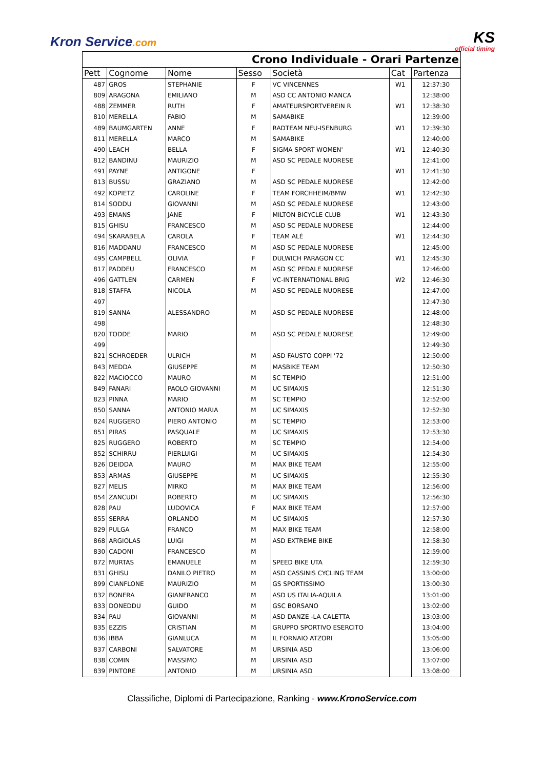Kron Service.com KS
official timing
| Crono Individuale - Orari Partenze | | | | | | |
| Pett | Cognome | Nome | Sesso | Società | Cat | Partenza |
| 487 | GROS | STEPHANIE | F | VC VINCENNES | W1 | 12:37:30 |
| 809 | ARAGONA | EMILIANO | M | ASD CC ANTONIO MANCA | | 12:38:00 |
| 488 | ZEMMER | RUTH | F | AMATEURSPORTVEREIN R | W1 | 12:38:30 |
| 810 | MERELLA | FABIO | M | SAMABIKE | | 12:39:00 |
| 489 | BAUMGARTEN | ANNE | F | RADTEAM NEU-ISENBURG | W1 | 12:39:30 |
| 811 | MERELLA | MARCO | M | SAMABIKE | | 12:40:00 |
| 490 | LEACH | BELLA | F | SIGMA SPORT WOMEN' | W1 | 12:40:30 |
| 812 | BANDINU | MAURIZIO | M | ASD SC PEDALE NUORESE | | 12:41:00 |
| 491 | PAYNE | ANTIGONE | F | | W1 | 12:41:30 |
| 813 | BUSSU | GRAZIANO | M | ASD SC PEDALE NUORESE | | 12:42:00 |
| 492 | KOPIETZ | CAROLINE | F | TEAM FORCHHEIM/BMW | W1 | 12:42:30 |
| 814 | SODDU | GIOVANNI | M | ASD SC PEDALE NUORESE | | 12:43:00 |
| 493 | EMANS | JANE | F | MILTON BICYCLE CLUB | W1 | 12:43:30 |
| 815 | GHISU | FRANCESCO | M | ASD SC PEDALE NUORESE | | 12:44:00 |
| 494 | SKARABELA | CAROLA | F | TEAM ALÉ | W1 | 12:44:30 |
| 816 | MADDANU | FRANCESCO | M | ASD SC PEDALE NUORESE | | 12:45:00 |
| 495 | CAMPBELL | OLIVIA | F | DULWICH PARAGON CC | W1 | 12:45:30 |
| 817 | PADDEU | FRANCESCO | M | ASD SC PEDALE NUORESE | | 12:46:00 |
| 496 | GATTLEN | CARMEN | F | VC-INTERNATIONAL BRIG | W2 | 12:46:30 |
| 818 | STAFFA | NICOLA | M | ASD SC PEDALE NUORESE | | 12:47:00 |
| 497 | | | | | | 12:47:30 |
| 819 | SANNA | ALESSANDRO | M | ASD SC PEDALE NUORESE | | 12:48:00 |
| 498 | | | | | | 12:48:30 |
| 820 | TODDE | MARIO | M | ASD SC PEDALE NUORESE | | 12:49:00 |
| 499 | | | | | | 12:49:30 |
| 821 | SCHROEDER | ULRICH | M | ASD FAUSTO COPPI '72 | | 12:50:00 |
| 843 | MEDDA | GIUSEPPE | M | MASBIKE TEAM | | 12:50:30 |
| 822 | MACIOCCO | MAURO | M | SC TEMPIO | | 12:51:00 |
| 849 | FANARI | PAOLO GIOVANNI | M | UC SIMAXIS | | 12:51:30 |
| 823 | PINNA | MARIO | M | SC TEMPIO | | 12:52:00 |
| 850 | SANNA | ANTONIO MARIA | M | UC SIMAXIS | | 12:52:30 |
| 824 | RUGGERO | PIERO ANTONIO | M | SC TEMPIO | | 12:53:00 |
| 851 | PIRAS | PASQUALE | M | UC SIMAXIS | | 12:53:30 |
| 825 | RUGGERO | ROBERTO | M | SC TEMPIO | | 12:54:00 |
| 852 | SCHIRRU | PIERLUIGI | M | UC SIMAXIS | | 12:54:30 |
| 826 | DEIDDA | MAURO | M | MAX BIKE TEAM | | 12:55:00 |
| 853 | ARMAS | GIUSEPPE | M | UC SIMAXIS | | 12:55:30 |
| 827 | MELIS | MIRKO | M | MAX BIKE TEAM | | 12:56:00 |
| 854 | ZANCUDI | ROBERTO | M | UC SIMAXIS | | 12:56:30 |
| 828 | PAU | LUDOVICA | F | MAX BIKE TEAM | | 12:57:00 |
| 855 | SERRA | ORLANDO | M | UC SIMAXIS | | 12:57:30 |
| 829 | PULGA | FRANCO | M | MAX BIKE TEAM | | 12:58:00 |
| 868 | ARGIOLAS | LUIGI | M | ASD EXTREME BIKE | | 12:58:30 |
| 830 | CADONI | FRANCESCO | M | | | 12:59:00 |
| 872 | MURTAS | EMANUELE | M | SPEED BIKE UTA | | 12:59:30 |
| 831 | GHISU | DANILO PIETRO | M | ASD CASSINIS CYCLING TEAM | | 13:00:00 |
| 899 | CIANFLONE | MAURIZIO | M | GS SPORTISSIMO | | 13:00:30 |
| 832 | BONERA | GIANFRANCO | M | ASD US ITALIA-AQUILA | | 13:01:00 |
| 833 | DONEDDU | GUIDO | M | GSC BORSANO | | 13:02:00 |
| 834 | PAU | GIOVANNI | M | ASD DANZE -LA CALETTA | | 13:03:00 |
| 835 | EZZIS | CRISTIAN | M | GRUPPO SPORTIVO ESERCITO | | 13:04:00 |
| 836 | IBBA | GIANLUCA | M | IL FORNAIO ATZORI | | 13:05:00 |
| 837 | CARBONI | SALVATORE | M | URSINIA ASD | | 13:06:00 |
| 838 | COMIN | MASSIMO | M | URSINIA ASD | | 13:07:00 |
| 839 | PINTORE | ANTONIO | M | URSINIA ASD | | 13:08:00 |
Classifiche, Diplomi di Partecipazione, Ranking - www.KronoService.com